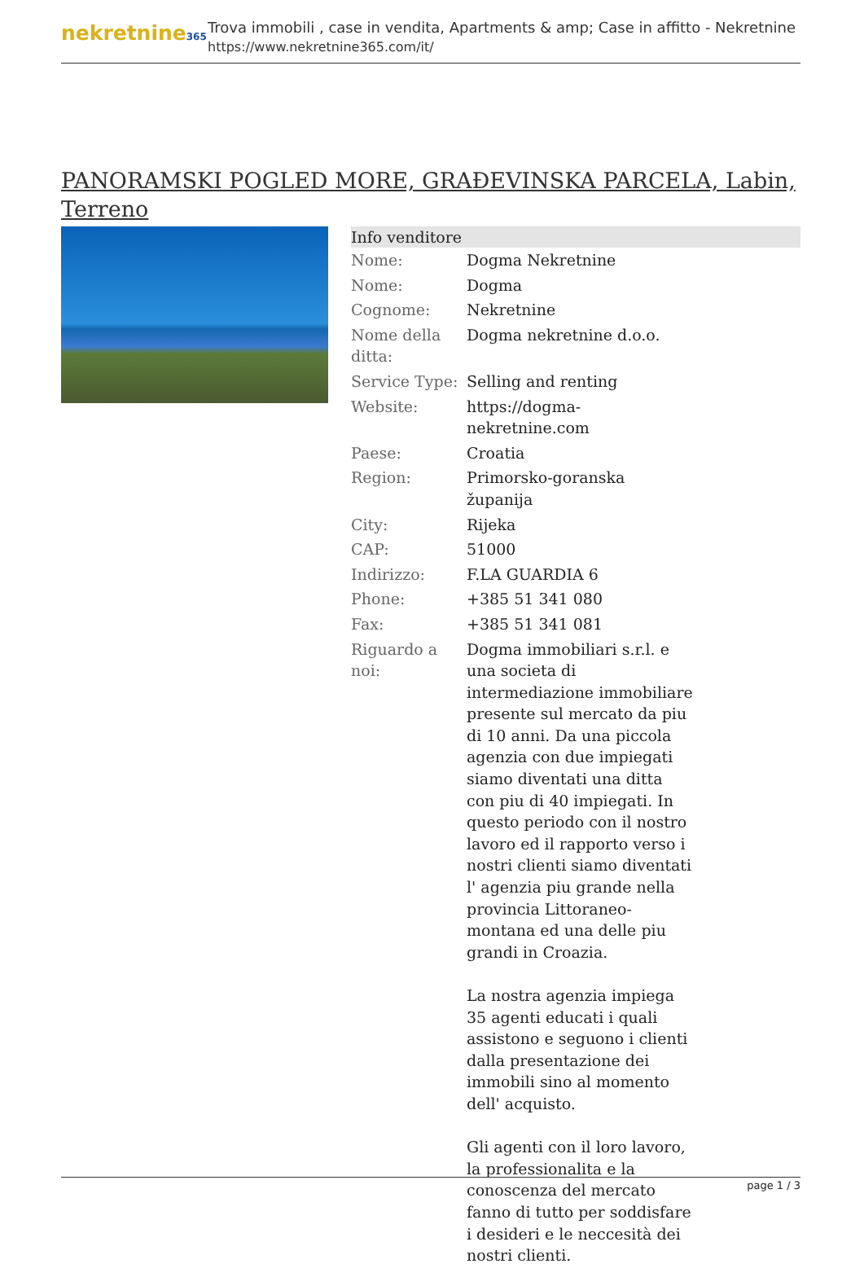nekretnine365
Trova immobili , case in vendita, Apartments & amp; Case in affitto - Nekretnine
https://www.nekretnine365.com/it/
PANORAMSKI POGLED MORE, GRAĐEVINSKA PARCELA, Labin, Terreno
| Info venditore | | |
| --- | --- | --- |
| Nome: | Dogma Nekretnine | |
| Nome: | Dogma | |
| Cognome: | Nekretnine | |
| Nome della ditta: | Dogma nekretnine d.o.o. | |
| Service Type: | Selling and renting | |
| Website: | https://dogma-nekretnine.com | |
| Paese: | Croatia | |
| Region: | Primorsko-goranska županija | |
| City: | Rijeka | |
| CAP: | 51000 | |
| Indirizzo: | F.LA GUARDIA 6 | |
| Phone: | +385 51 341 080 | |
| Fax: | +385 51 341 081 | |
| Riguardo a noi: | Dogma immobiliari s.r.l. e una societa di intermediazione immobiliare presente sul mercato da piu di 10 anni. Da una piccola agenzia con due impiegati siamo diventati una ditta con piu di 40 impiegati. In questo periodo con il nostro lavoro ed il rapporto verso i nostri clienti siamo diventati l' agenzia piu grande nella provincia Littoraneo-montana ed una delle piu grandi in Croazia. La nostra agenzia impiega 35 agenti educati i quali assistono e seguono i clienti dalla presentazione dei immobili sino al momento dell' acquisto. Gli agenti con il loro lavoro, la professionalita e la conoscenza del mercato fanno di tutto per soddisfare i desideri e le neccesità dei nostri clienti. | |
page 1 / 3